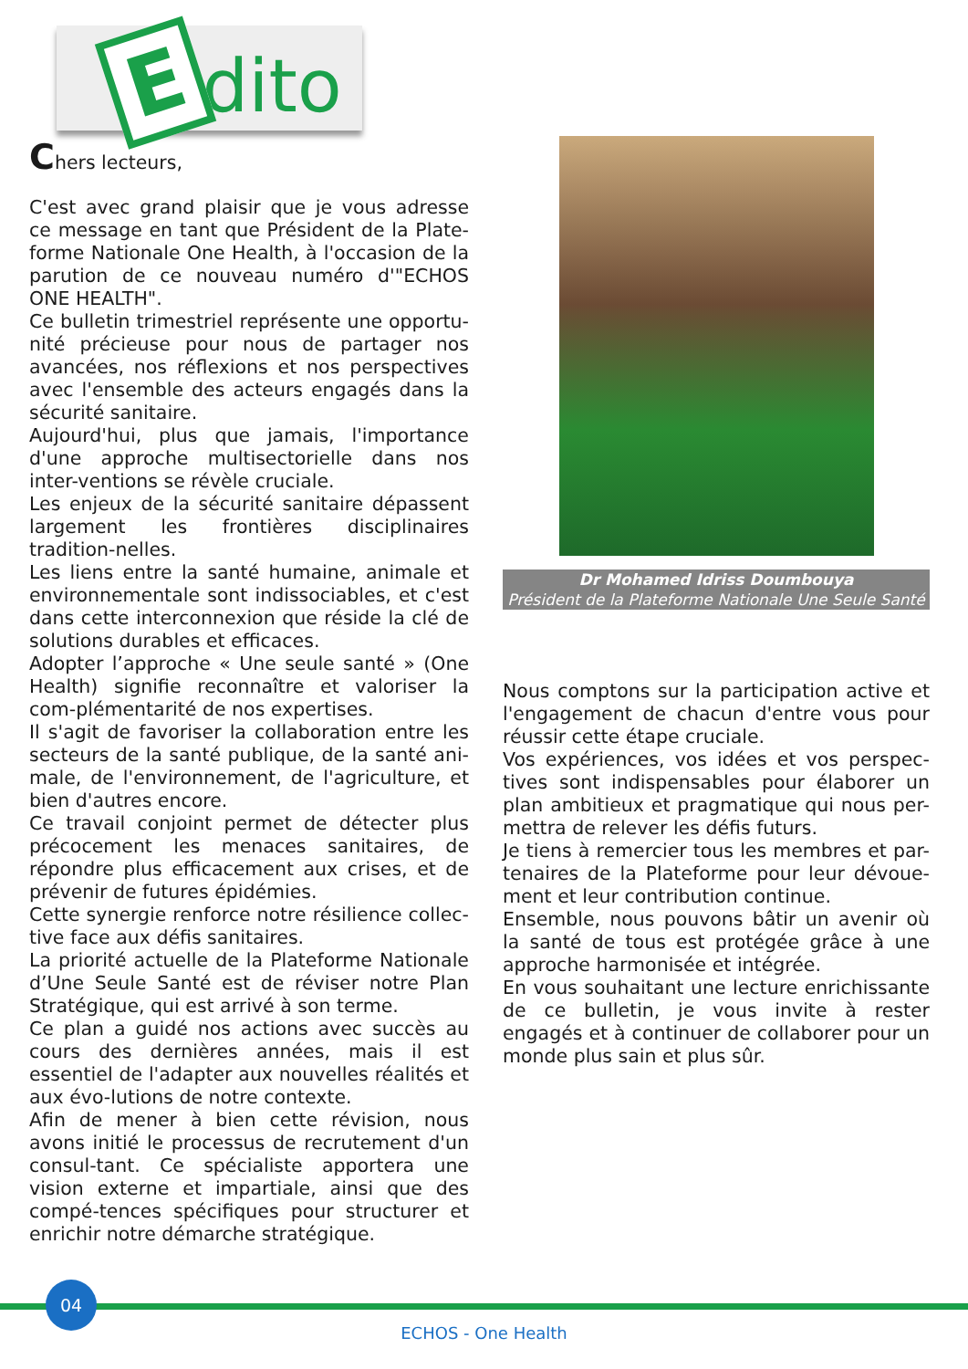Edito
Chers lecteurs,
C'est avec grand plaisir que je vous adresse ce message en tant que Président de la Plate-forme Nationale One Health, à l'occasion de la parution de ce nouveau numéro d'"ECHOS ONE HEALTH".
Ce bulletin trimestriel représente une opportu-nité précieuse pour nous de partager nos avancées, nos réflexions et nos perspectives avec l'ensemble des acteurs engagés dans la sécurité sanitaire.
Aujourd'hui, plus que jamais, l'importance d'une approche multisectorielle dans nos inter-ventions se révèle cruciale.
Les enjeux de la sécurité sanitaire dépassent largement les frontières disciplinaires tradition-nelles.
Les liens entre la santé humaine, animale et environnementale sont indissociables, et c'est dans cette interconnexion que réside la clé de solutions durables et efficaces.
Adopter l’approche « Une seule santé » (One Health) signifie reconnaître et valoriser la com-plémentarité de nos expertises.
Il s'agit de favoriser la collaboration entre les secteurs de la santé publique, de la santé ani-male, de l'environnement, de l'agriculture, et bien d'autres encore.
Ce travail conjoint permet de détecter plus précocement les menaces sanitaires, de répondre plus efficacement aux crises, et de prévenir de futures épidémies.
Cette synergie renforce notre résilience collec-tive face aux défis sanitaires.
La priorité actuelle de la Plateforme Nationale d’Une Seule Santé est de réviser notre Plan Stratégique, qui est arrivé à son terme.
Ce plan a guidé nos actions avec succès au cours des dernières années, mais il est essentiel de l'adapter aux nouvelles réalités et aux évo-lutions de notre contexte.
Afin de mener à bien cette révision, nous avons initié le processus de recrutement d'un consul-tant. Ce spécialiste apportera une vision externe et impartiale, ainsi que des compé-tences spécifiques pour structurer et enrichir notre démarche stratégique.
Dr Mohamed Idriss Doumbouya
Président de la Plateforme Nationale Une Seule Santé
Nous comptons sur la participation active et l'engagement de chacun d'entre vous pour réussir cette étape cruciale.
Vos expériences, vos idées et vos perspec-tives sont indispensables pour élaborer un plan ambitieux et pragmatique qui nous per-mettra de relever les défis futurs.
Je tiens à remercier tous les membres et par-tenaires de la Plateforme pour leur dévoue-ment et leur contribution continue.
Ensemble, nous pouvons bâtir un avenir où la santé de tous est protégée grâce à une approche harmonisée et intégrée.
En vous souhaitant une lecture enrichissante de ce bulletin, je vous invite à rester engagés et à continuer de collaborer pour un monde plus sain et plus sûr.
04
ECHOS - One Health